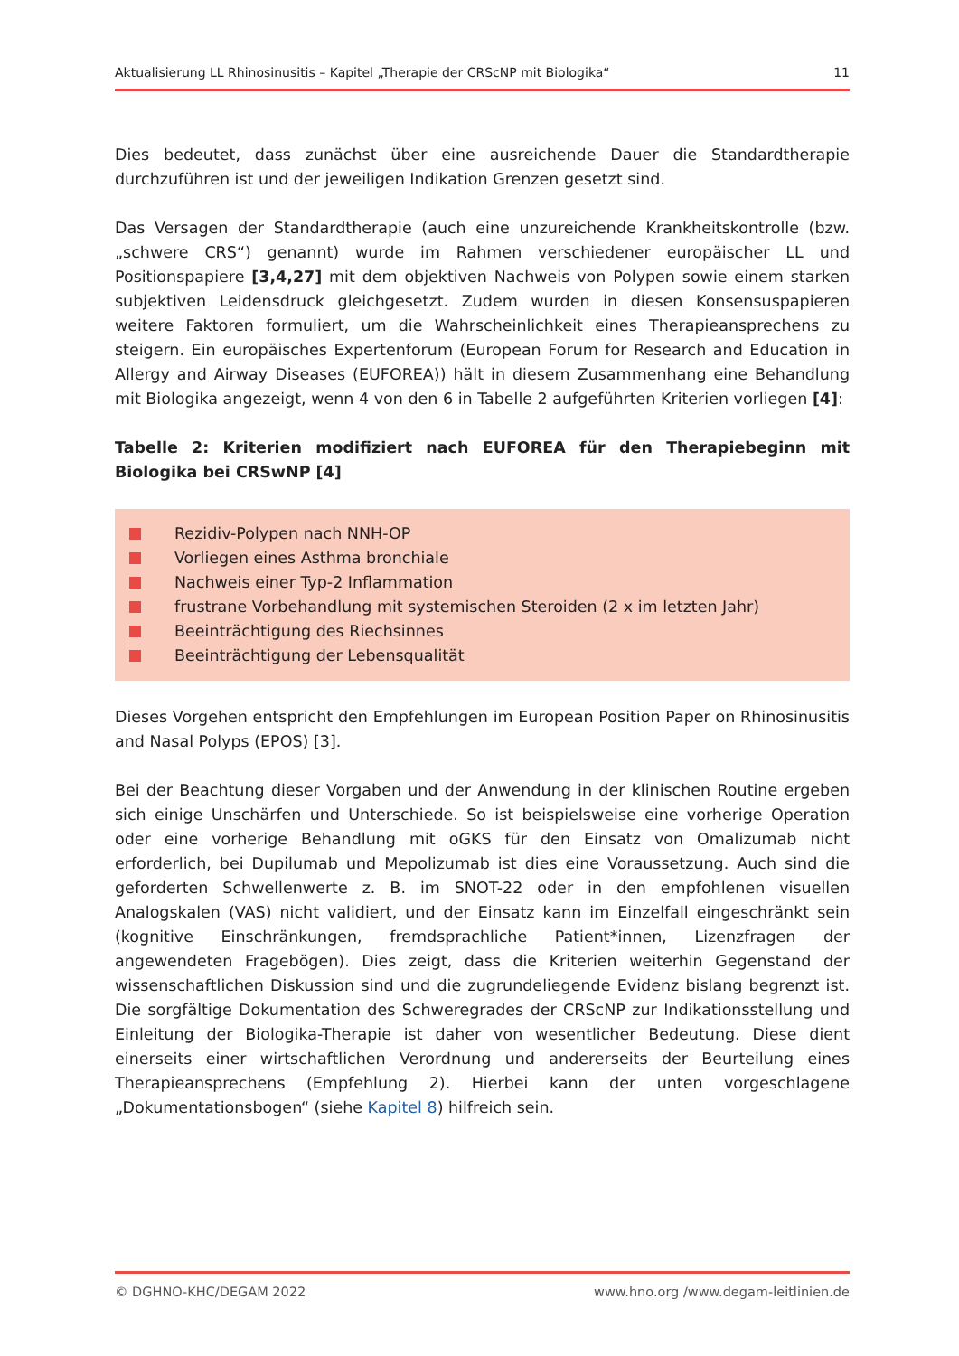Aktualisierung LL Rhinosinusitis – Kapitel „Therapie der CRScNP mit Biologika“11
Dies bedeutet, dass zunächst über eine ausreichende Dauer die Standardtherapie durchzuführen ist und der jeweiligen Indikation Grenzen gesetzt sind.
Das Versagen der Standardtherapie (auch eine unzureichende Krankheitskontrolle (bzw. „schwere CRS“) genannt) wurde im Rahmen verschiedener europäischer LL und Positionspapiere [3,4,27] mit dem objektiven Nachweis von Polypen sowie einem starken subjektiven Leidensdruck gleichgesetzt. Zudem wurden in diesen Konsensuspapieren weitere Faktoren formuliert, um die Wahrscheinlichkeit eines Therapieansprechens zu steigern. Ein europäisches Expertenforum (European Forum for Research and Education in Allergy and Airway Diseases (EUFOREA)) hält in diesem Zusammenhang eine Behandlung mit Biologika angezeigt, wenn 4 von den 6 in Tabelle 2 aufgeführten Kriterien vorliegen [4]:
Tabelle 2: Kriterien modifiziert nach EUFOREA für den Therapiebeginn mit Biologika bei CRSwNP [4]
Rezidiv-Polypen nach NNH-OP
Vorliegen eines Asthma bronchiale
Nachweis einer Typ-2 Inflammation
frustrane Vorbehandlung mit systemischen Steroiden (2 x im letzten Jahr)
Beeinträchtigung des Riechsinnes
Beeinträchtigung der Lebensqualität
Dieses Vorgehen entspricht den Empfehlungen im European Position Paper on Rhinosinusitis and Nasal Polyps (EPOS) [3].
Bei der Beachtung dieser Vorgaben und der Anwendung in der klinischen Routine ergeben sich einige Unschärfen und Unterschiede. So ist beispielsweise eine vorherige Operation oder eine vorherige Behandlung mit oGKS für den Einsatz von Omalizumab nicht erforderlich, bei Dupilumab und Mepolizumab ist dies eine Voraussetzung. Auch sind die geforderten Schwellenwerte z. B. im SNOT-22 oder in den empfohlenen visuellen Analogskalen (VAS) nicht validiert, und der Einsatz kann im Einzelfall eingeschränkt sein (kognitive Einschränkungen, fremdsprachliche Patient*innen, Lizenzfragen der angewendeten Fragebögen). Dies zeigt, dass die Kriterien weiterhin Gegenstand der wissenschaftlichen Diskussion sind und die zugrundeliegende Evidenz bislang begrenzt ist. Die sorgfältige Dokumentation des Schweregrades der CRScNP zur Indikationsstellung und Einleitung der Biologika-Therapie ist daher von wesentlicher Bedeutung. Diese dient einerseits einer wirtschaftlichen Verordnung und andererseits der Beurteilung eines Therapieansprechens (Empfehlung 2). Hierbei kann der unten vorgeschlagene „Dokumentationsbogen“ (siehe Kapitel 8) hilfreich sein.
© DGHNO-KHC/DEGAM 2022 www.hno.org /www.degam-leitlinien.de